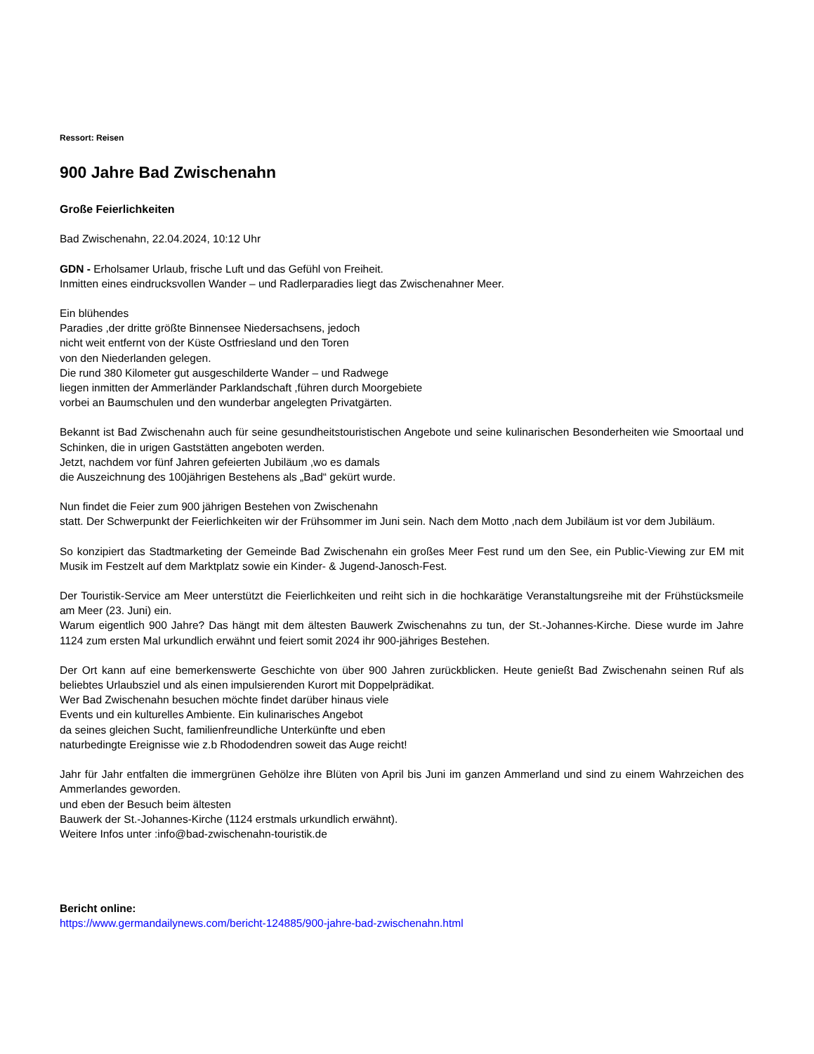Ressort: Reisen
900 Jahre Bad Zwischenahn
Große Feierlichkeiten
Bad Zwischenahn, 22.04.2024, 10:12 Uhr
GDN - Erholsamer Urlaub, frische Luft und das Gefühl von Freiheit.
Inmitten eines eindrucksvollen Wander – und Radlerparadies liegt das Zwischenahner Meer.
Ein blühendes
Paradies ,der dritte größte Binnensee Niedersachsens, jedoch
nicht weit entfernt von der Küste Ostfriesland und den Toren
von den Niederlanden gelegen.
Die rund 380 Kilometer gut ausgeschilderte Wander – und Radwege
liegen inmitten der Ammerländer Parklandschaft ,führen durch Moorgebiete
vorbei an Baumschulen und den wunderbar angelegten Privatgärten.
Bekannt ist Bad Zwischenahn auch für seine gesundheitstouristischen Angebote und seine kulinarischen Besonderheiten wie Smoortaal und Schinken, die in urigen Gaststätten angeboten werden.
Jetzt, nachdem vor fünf Jahren gefeierten Jubiläum ,wo es damals
die Auszeichnung des 100jährigen Bestehens als „Bad“ gekürt wurde.
Nun findet die Feier zum 900 jährigen Bestehen von Zwischenahn
statt. Der Schwerpunkt der Feierlichkeiten wir der Frühsommer im Juni sein. Nach dem Motto ,nach dem Jubiläum ist vor dem Jubiläum.
So konzipiert das Stadtmarketing der Gemeinde Bad Zwischenahn ein großes Meer Fest rund um den See, ein Public-Viewing zur EM mit Musik im Festzelt auf dem Marktplatz sowie ein Kinder- & Jugend-Janosch-Fest.
Der Touristik-Service am Meer unterstützt die Feierlichkeiten und reiht sich in die hochkarätige Veranstaltungsreihe mit der Frühstücksmeile am Meer (23. Juni) ein.
Warum eigentlich 900 Jahre? Das hängt mit dem ältesten Bauwerk Zwischenahns zu tun, der St.-Johannes-Kirche. Diese wurde im Jahre 1124 zum ersten Mal urkundlich erwähnt und feiert somit 2024 ihr 900-jähriges Bestehen.
Der Ort kann auf eine bemerkenswerte Geschichte von über 900 Jahren zurückblicken. Heute genießt Bad Zwischenahn seinen Ruf als beliebtes Urlaubsziel und als einen impulsierenden Kurort mit Doppelprädikat.
Wer Bad Zwischenahn besuchen möchte findet darüber hinaus viele
Events und ein kulturelles Ambiente. Ein kulinarisches Angebot
da seines gleichen Sucht, familienfreundliche Unterkünfte und eben
naturbedingte Ereignisse wie z.b Rhododendren soweit das Auge reicht!
Jahr für Jahr entfalten die immergrünen Gehölze ihre Blüten von April bis Juni im ganzen Ammerland und sind zu einem Wahrzeichen des Ammerlandes geworden.
und eben der Besuch beim ältesten
Bauwerk der St.-Johannes-Kirche (1124 erstmals urkundlich erwähnt).
Weitere Infos unter :info@bad-zwischenahn-touristik.de
Bericht online:
https://www.germandailynews.com/bericht-124885/900-jahre-bad-zwischenahn.html